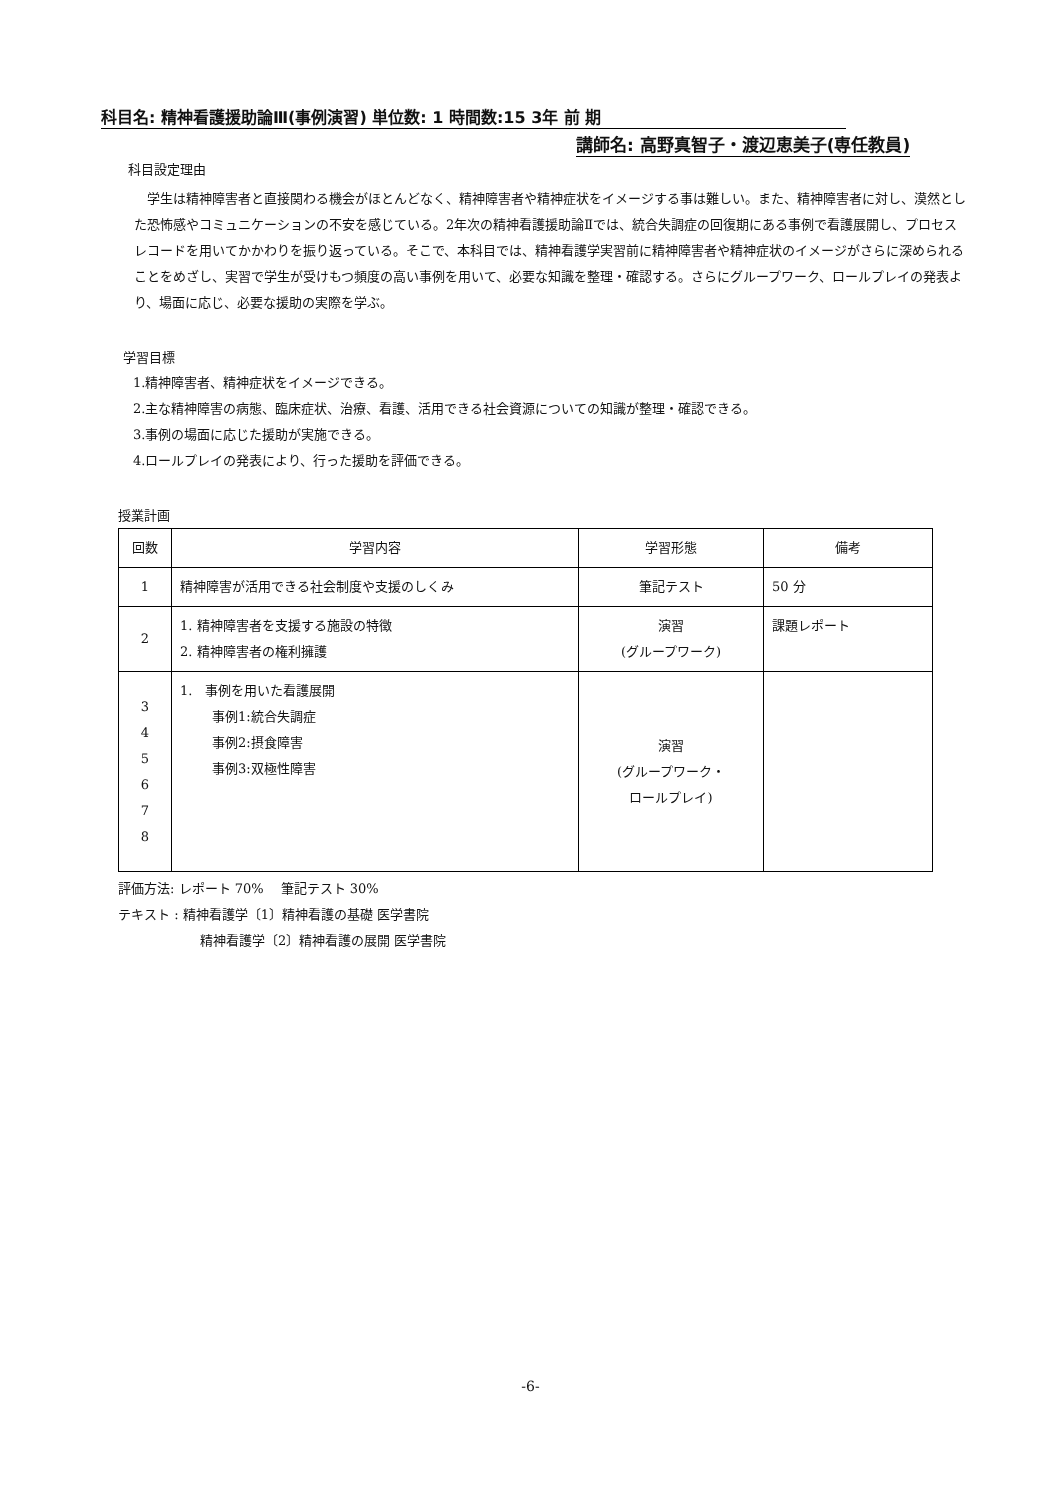科目名: 精神看護援助論Ⅲ(事例演習) 単位数: 1 時間数:15 3年 前 期
講師名: 高野真智子・渡辺恵美子(専任教員)
科目設定理由
　学生は精神障害者と直接関わる機会がほとんどなく、精神障害者や精神症状をイメージする事は難しい。また、精神障害者に対し、漠然とした恐怖感やコミュニケーションの不安を感じている。2年次の精神看護援助論Ⅱでは、統合失調症の回復期にある事例で看護展開し、プロセスレコードを用いてかかわりを振り返っている。そこで、本科目では、精神看護学実習前に精神障害者や精神症状のイメージがさらに深められることをめざし、実習で学生が受けもつ頻度の高い事例を用いて、必要な知識を整理・確認する。さらにグループワーク、ロールプレイの発表より、場面に応じ、必要な援助の実際を学ぶ。
学習目標
1.精神障害者、精神症状をイメージできる。
2.主な精神障害の病態、臨床症状、治療、看護、活用できる社会資源についての知識が整理・確認できる。
3.事例の場面に応じた援助が実施できる。
4.ロールプレイの発表により、行った援助を評価できる。
授業計画
| 回数 | 学習内容 | 学習形態 | 備考 |
| --- | --- | --- | --- |
| 1 | 精神障害が活用できる社会制度や支援のしくみ | 筆記テスト | 50 分 |
| 2 | 1. 精神障害者を支援する施設の特徴 2. 精神障害者の権利擁護 | 演習 (グループワーク) | 課題レポート |
| 3 4 5 6 7 8 | 1. 事例を用いた看護展開 事例1:統合失調症 事例2:摂食障害 事例3:双極性障害 | 演習 (グループワーク・ ロールプレイ) | |
評価方法: レポート 70%　 筆記テスト 30%
テキスト : 精神看護学〔1〕精神看護の基礎 医学書院
精神看護学〔2〕精神看護の展開 医学書院
-6-